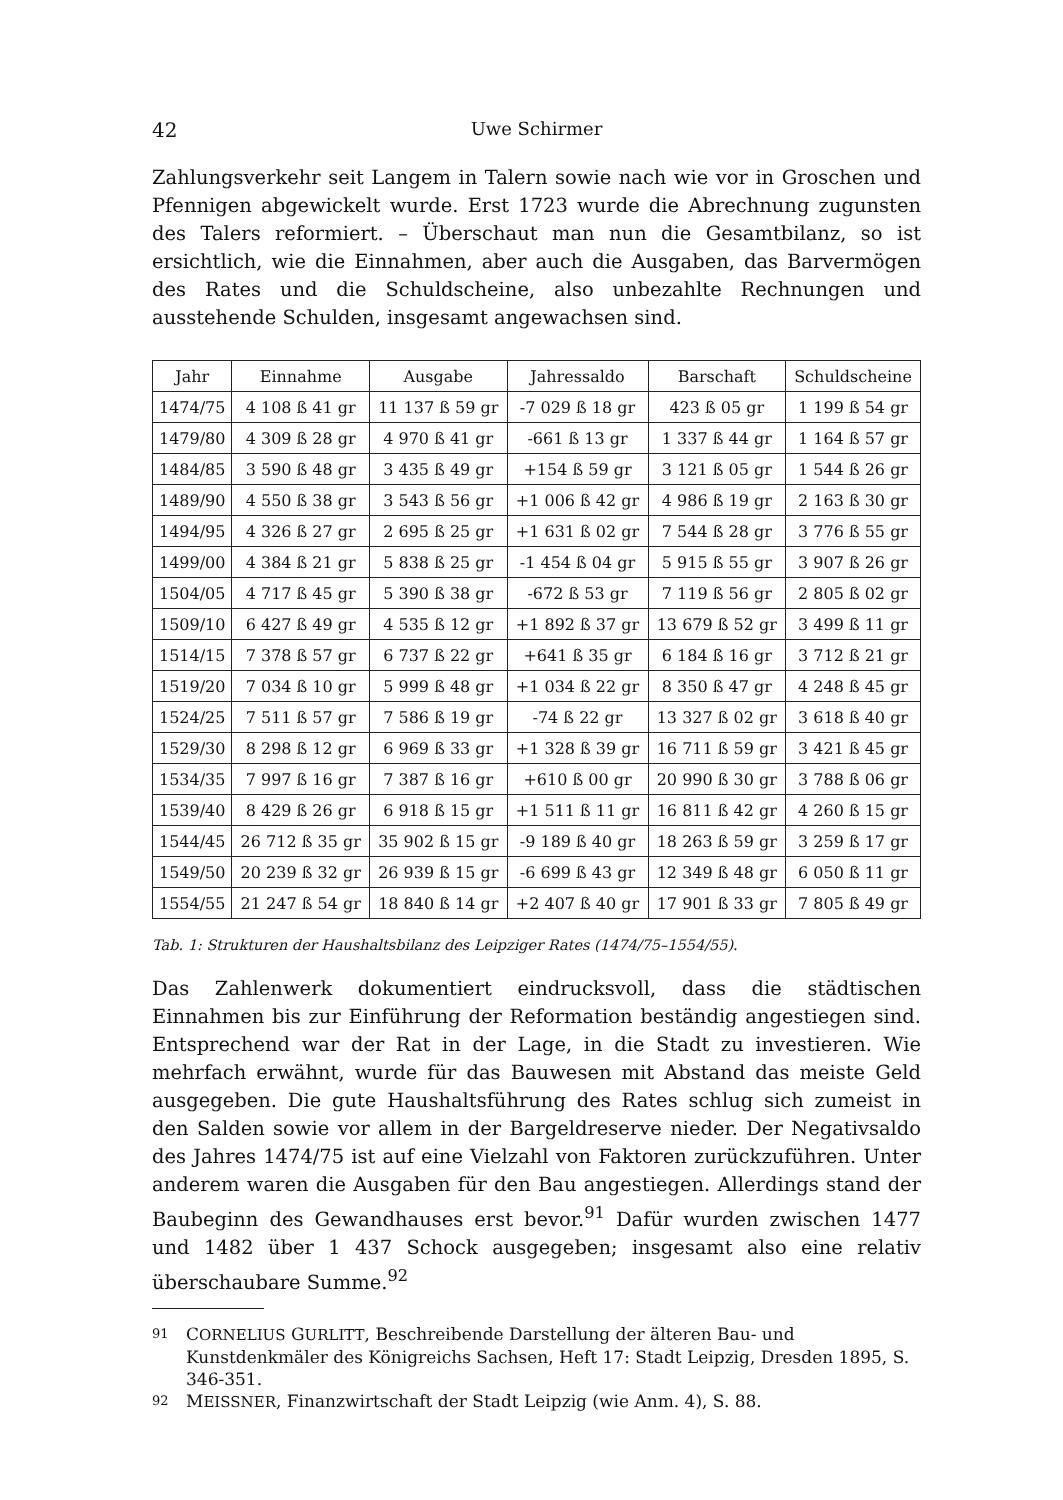42 Uwe Schirmer
Zahlungsverkehr seit Langem in Talern sowie nach wie vor in Groschen und Pfennigen abgewickelt wurde. Erst 1723 wurde die Abrechnung zugunsten des Talers reformiert. – Überschaut man nun die Gesamtbilanz, so ist ersichtlich, wie die Einnahmen, aber auch die Ausgaben, das Barvermögen des Rates und die Schuldscheine, also unbezahlte Rechnungen und ausstehende Schulden, insgesamt angewachsen sind.
| Jahr | Einnahme | Ausgabe | Jahressaldo | Barschaft | Schuldscheine |
| --- | --- | --- | --- | --- | --- |
| 1474/75 | 4 108 ß 41 gr | 11 137 ß 59 gr | -7 029 ß 18 gr | 423 ß 05 gr | 1 199 ß 54 gr |
| 1479/80 | 4 309 ß 28 gr | 4 970 ß 41 gr | -661 ß 13 gr | 1 337 ß 44 gr | 1 164 ß 57 gr |
| 1484/85 | 3 590 ß 48 gr | 3 435 ß 49 gr | +154 ß 59 gr | 3 121 ß 05 gr | 1 544 ß 26 gr |
| 1489/90 | 4 550 ß 38 gr | 3 543 ß 56 gr | +1 006 ß 42 gr | 4 986 ß 19 gr | 2 163 ß 30 gr |
| 1494/95 | 4 326 ß 27 gr | 2 695 ß 25 gr | +1 631 ß 02 gr | 7 544 ß 28 gr | 3 776 ß 55 gr |
| 1499/00 | 4 384 ß 21 gr | 5 838 ß 25 gr | -1 454 ß 04 gr | 5 915 ß 55 gr | 3 907 ß 26 gr |
| 1504/05 | 4 717 ß 45 gr | 5 390 ß 38 gr | -672 ß 53 gr | 7 119 ß 56 gr | 2 805 ß 02 gr |
| 1509/10 | 6 427 ß 49 gr | 4 535 ß 12 gr | +1 892 ß 37 gr | 13 679 ß 52 gr | 3 499 ß 11 gr |
| 1514/15 | 7 378 ß 57 gr | 6 737 ß 22 gr | +641 ß 35 gr | 6 184 ß 16 gr | 3 712 ß 21 gr |
| 1519/20 | 7 034 ß 10 gr | 5 999 ß 48 gr | +1 034 ß 22 gr | 8 350 ß 47 gr | 4 248 ß 45 gr |
| 1524/25 | 7 511 ß 57 gr | 7 586 ß 19 gr | -74 ß 22 gr | 13 327 ß 02 gr | 3 618 ß 40 gr |
| 1529/30 | 8 298 ß 12 gr | 6 969 ß 33 gr | +1 328 ß 39 gr | 16 711 ß 59 gr | 3 421 ß 45 gr |
| 1534/35 | 7 997 ß 16 gr | 7 387 ß 16 gr | +610 ß 00 gr | 20 990 ß 30 gr | 3 788 ß 06 gr |
| 1539/40 | 8 429 ß 26 gr | 6 918 ß 15 gr | +1 511 ß 11 gr | 16 811 ß 42 gr | 4 260 ß 15 gr |
| 1544/45 | 26 712 ß 35 gr | 35 902 ß 15 gr | -9 189 ß 40 gr | 18 263 ß 59 gr | 3 259 ß 17 gr |
| 1549/50 | 20 239 ß 32 gr | 26 939 ß 15 gr | -6 699 ß 43 gr | 12 349 ß 48 gr | 6 050 ß 11 gr |
| 1554/55 | 21 247 ß 54 gr | 18 840 ß 14 gr | +2 407 ß 40 gr | 17 901 ß 33 gr | 7 805 ß 49 gr |
Tab. 1: Strukturen der Haushaltsbilanz des Leipziger Rates (1474/75–1554/55).
Das Zahlenwerk dokumentiert eindrucksvoll, dass die städtischen Einnahmen bis zur Einführung der Reformation beständig angestiegen sind. Entsprechend war der Rat in der Lage, in die Stadt zu investieren. Wie mehrfach erwähnt, wurde für das Bauwesen mit Abstand das meiste Geld ausgegeben. Die gute Haushaltsführung des Rates schlug sich zumeist in den Salden sowie vor allem in der Bargeldreserve nieder. Der Negativsaldo des Jahres 1474/75 ist auf eine Vielzahl von Faktoren zurückzuführen. Unter anderem waren die Ausgaben für den Bau angestiegen. Allerdings stand der Baubeginn des Gewandhauses erst bevor.<sup>91</sup> Dafür wurden zwischen 1477 und 1482 über 1 437 Schock ausgegeben; insgesamt also eine relativ überschaubare Summe.<sup>92</sup>
91 CORNELIUS GURLITT, Beschreibende Darstellung der älteren Bau- und Kunstdenkmäler des Königreichs Sachsen, Heft 17: Stadt Leipzig, Dresden 1895, S. 346-351.
92 MEISSNER, Finanzwirtschaft der Stadt Leipzig (wie Anm. 4), S. 88.